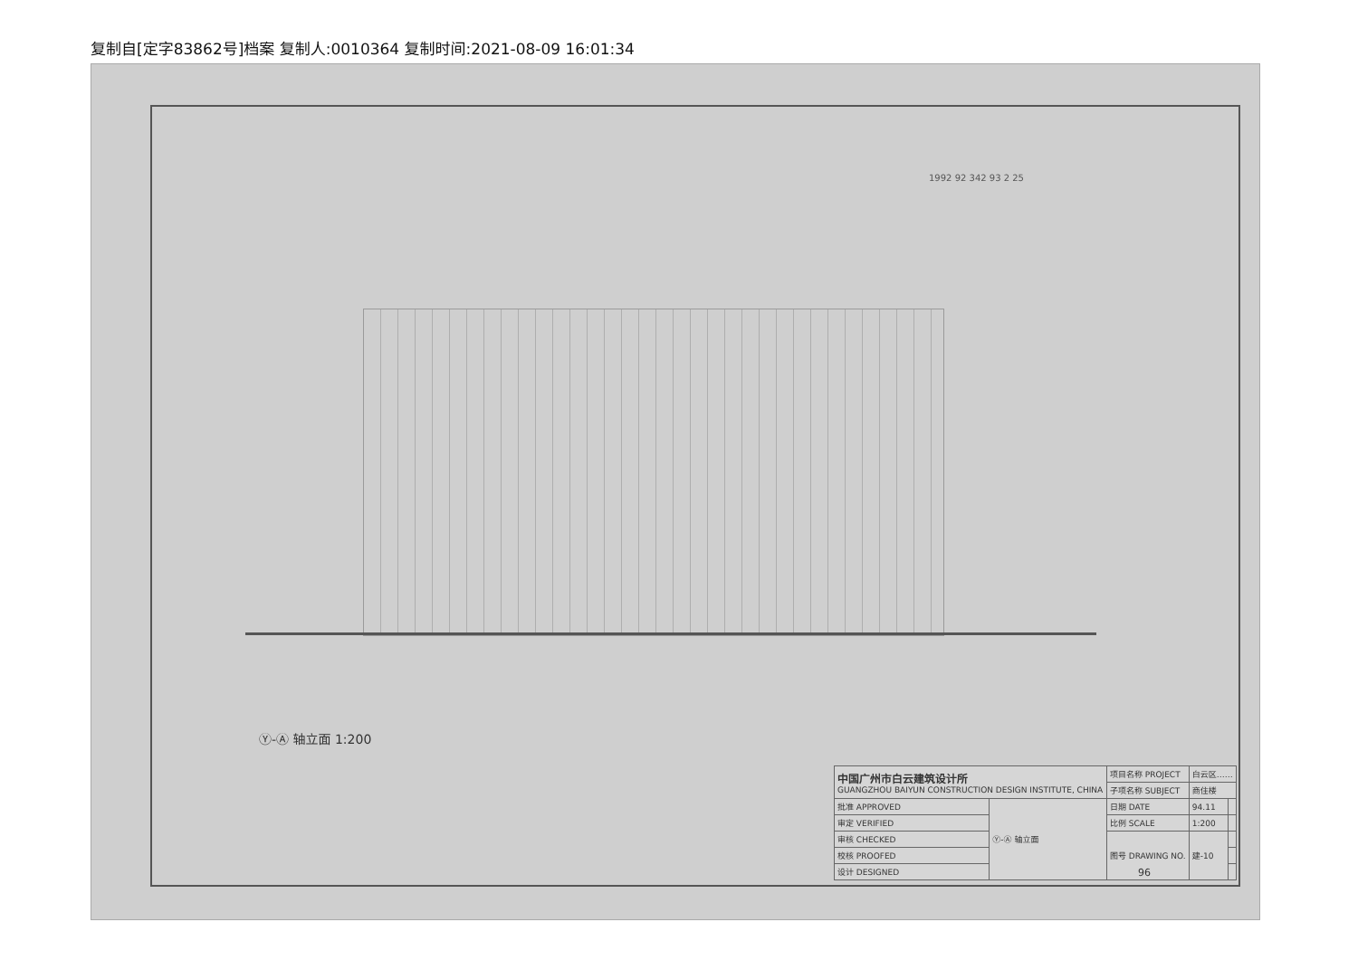复制自[定字83862号]档案 复制人:0010364 复制时间:2021-08-09 16:01:34
1992 92 342 93 2 25
Ⓨ-Ⓐ 轴立面 1:200
| 中国广州市白云建筑设计所 GUANGZHOU BAIYUN CONSTRUCTION DESIGN INSTITUTE, CHINA | | 项目名称 PROJECT | 白云区…… | |
| | | 子项名称 SUBJECT | 商住楼 | |
| 批准 APPROVED | Ⓨ-Ⓐ 轴立面 | 日期 DATE | 94.11 | |
| 审定 VERIFIED | | 比例 SCALE | 1:200 | |
| 审核 CHECKED | | 图号 DRAWING NO. | 建-10 | |
| 校核 PROOFED | | | | |
| 设计 DESIGNED | | | | |
96